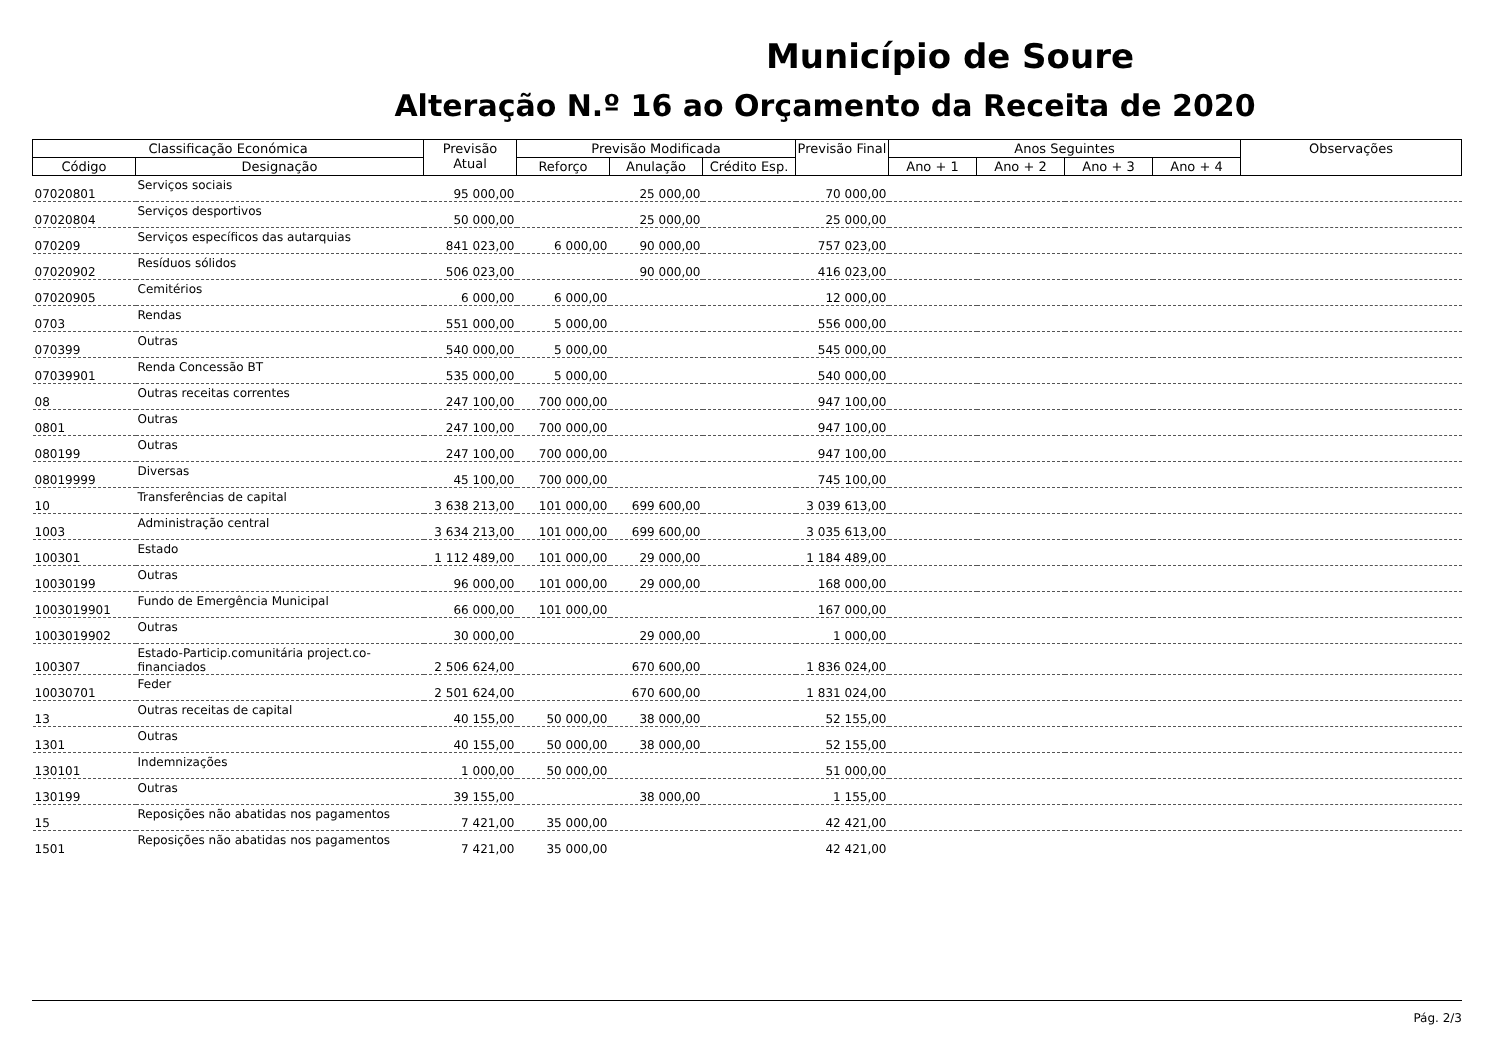Município de Soure
Alteração N.º 16 ao Orçamento da Receita de 2020
| Classificação Económica | | Previsão Atual | Previsão Modificada | | | Previsão Final | Anos Seguintes | | | | Observações |
| --- | --- | --- | --- | --- | --- | --- | --- | --- | --- | --- | --- |
| Código | Designação | | Reforço | Anulação | Crédito Esp. | | Ano + 1 | Ano + 2 | Ano + 3 | Ano + 4 | |
| 07020801 | Serviços sociais | 95 000,00 | | 25 000,00 | | 70 000,00 | | | | | |
| 07020804 | Serviços desportivos | 50 000,00 | | 25 000,00 | | 25 000,00 | | | | | |
| 070209 | Serviços específicos das autarquias | 841 023,00 | 6 000,00 | 90 000,00 | | 757 023,00 | | | | | |
| 07020902 | Resíduos sólidos | 506 023,00 | | 90 000,00 | | 416 023,00 | | | | | |
| 07020905 | Cemitérios | 6 000,00 | 6 000,00 | | | 12 000,00 | | | | | |
| 0703 | Rendas | 551 000,00 | 5 000,00 | | | 556 000,00 | | | | | |
| 070399 | Outras | 540 000,00 | 5 000,00 | | | 545 000,00 | | | | | |
| 07039901 | Renda Concessão BT | 535 000,00 | 5 000,00 | | | 540 000,00 | | | | | |
| 08 | Outras receitas correntes | 247 100,00 | 700 000,00 | | | 947 100,00 | | | | | |
| 0801 | Outras | 247 100,00 | 700 000,00 | | | 947 100,00 | | | | | |
| 080199 | Outras | 247 100,00 | 700 000,00 | | | 947 100,00 | | | | | |
| 08019999 | Diversas | 45 100,00 | 700 000,00 | | | 745 100,00 | | | | | |
| 10 | Transferências de capital | 3 638 213,00 | 101 000,00 | 699 600,00 | | 3 039 613,00 | | | | | |
| 1003 | Administração central | 3 634 213,00 | 101 000,00 | 699 600,00 | | 3 035 613,00 | | | | | |
| 100301 | Estado | 1 112 489,00 | 101 000,00 | 29 000,00 | | 1 184 489,00 | | | | | |
| 10030199 | Outras | 96 000,00 | 101 000,00 | 29 000,00 | | 168 000,00 | | | | | |
| 1003019901 | Fundo de Emergência Municipal | 66 000,00 | 101 000,00 | | | 167 000,00 | | | | | |
| 1003019902 | Outras | 30 000,00 | | 29 000,00 | | 1 000,00 | | | | | |
| 100307 | Estado-Particip.comunitária project.co-financiados | 2 506 624,00 | | 670 600,00 | | 1 836 024,00 | | | | | |
| 10030701 | Feder | 2 501 624,00 | | 670 600,00 | | 1 831 024,00 | | | | | |
| 13 | Outras receitas de capital | 40 155,00 | 50 000,00 | 38 000,00 | | 52 155,00 | | | | | |
| 1301 | Outras | 40 155,00 | 50 000,00 | 38 000,00 | | 52 155,00 | | | | | |
| 130101 | Indemnizações | 1 000,00 | 50 000,00 | | | 51 000,00 | | | | | |
| 130199 | Outras | 39 155,00 | | 38 000,00 | | 1 155,00 | | | | | |
| 15 | Reposições não abatidas nos pagamentos | 7 421,00 | 35 000,00 | | | 42 421,00 | | | | | |
| 1501 | Reposições não abatidas nos pagamentos | 7 421,00 | 35 000,00 | | | 42 421,00 | | | | | |
Pág. 2/3